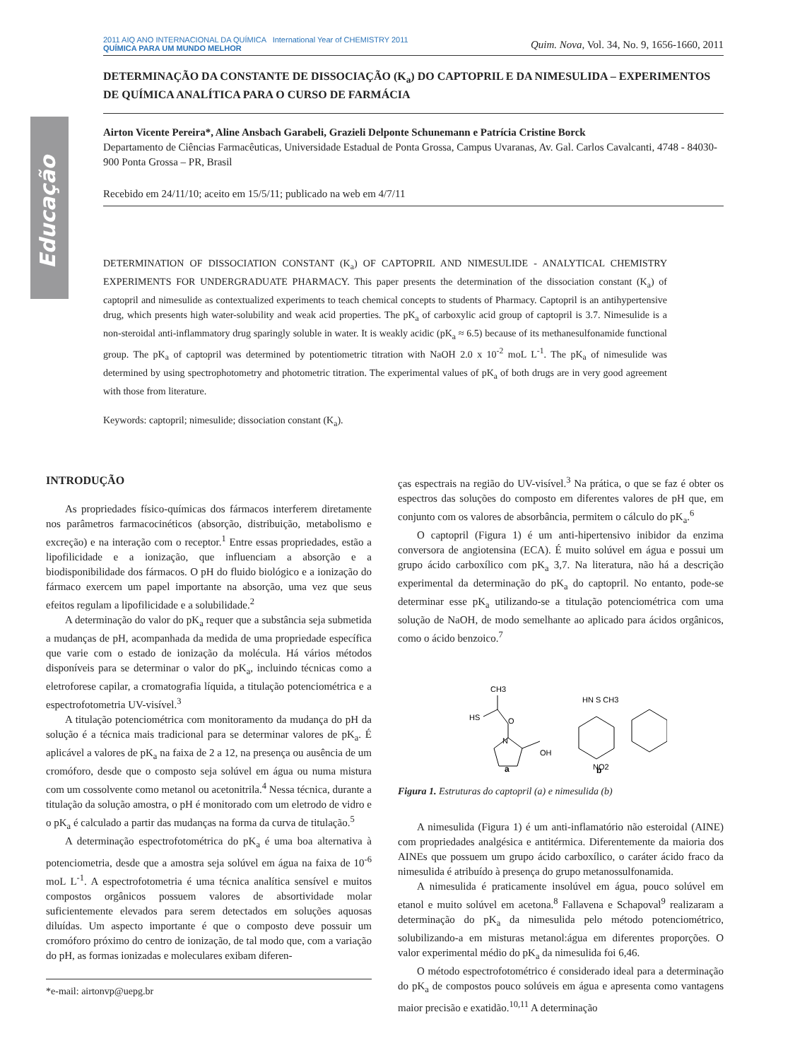Educação
2011 AIQ ANO INTERNACIONAL DA QUÍMICA International Year of CHEMISTRY 2011
QUÍMICA PARA UM MUNDO MELHOR
Quim. Nova, Vol. 34, No. 9, 1656-1660, 2011
DETERMINAÇÃO DA CONSTANTE DE DISSOCIAÇÃO (K<sub>a</sub>) DO CAPTOPRIL E DA NIMESULIDA – EXPERIMENTOS DE QUÍMICA ANALÍTICA PARA O CURSO DE FARMÁCIA
Airton Vicente Pereira*, Aline Ansbach Garabeli, Grazieli Delponte Schunemann e Patrícia Cristine Borck
Departamento de Ciências Farmacêuticas, Universidade Estadual de Ponta Grossa, Campus Uvaranas, Av. Gal. Carlos Cavalcanti, 4748 - 84030-900 Ponta Grossa – PR, Brasil
Recebido em 24/11/10; aceito em 15/5/11; publicado na web em 4/7/11
DETERMINATION OF DISSOCIATION CONSTANT (K<sub>a</sub>) OF CAPTOPRIL AND NIMESULIDE - ANALYTICAL CHEMISTRY EXPERIMENTS FOR UNDERGRADUATE PHARMACY. This paper presents the determination of the dissociation constant (K<sub>a</sub>) of captopril and nimesulide as contextualized experiments to teach chemical concepts to students of Pharmacy. Captopril is an antihypertensive drug, which presents high water-solubility and weak acid properties. The pK<sub>a</sub> of carboxylic acid group of captopril is 3.7. Nimesulide is a non-steroidal anti-inflammatory drug sparingly soluble in water. It is weakly acidic (pK<sub>a</sub> ≈ 6.5) because of its methanesulfonamide functional group. The pK<sub>a</sub> of captopril was determined by potentiometric titration with NaOH 2.0 x 10<sup>-2</sup> moL L<sup>-1</sup>. The pK<sub>a</sub> of nimesulide was determined by using spectrophotometry and photometric titration. The experimental values of pK<sub>a</sub> of both drugs are in very good agreement with those from literature.
Keywords: captopril; nimesulide; dissociation constant (K<sub>a</sub>).
INTRODUÇÃO
As propriedades físico-químicas dos fármacos interferem diretamente nos parâmetros farmacocinéticos (absorção, distribuição, metabolismo e excreção) e na interação com o receptor.<sup>1</sup> Entre essas propriedades, estão a lipofilicidade e a ionização, que influenciam a absorção e a biodisponibilidade dos fármacos. O pH do fluido biológico e a ionização do fármaco exercem um papel importante na absorção, uma vez que seus efeitos regulam a lipofilicidade e a solubilidade.<sup>2</sup>
A determinação do valor do pK<sub>a</sub> requer que a substância seja submetida a mudanças de pH, acompanhada da medida de uma propriedade específica que varie com o estado de ionização da molécula. Há vários métodos disponíveis para se determinar o valor do pK<sub>a</sub>, incluindo técnicas como a eletroforese capilar, a cromatografia líquida, a titulação potenciométrica e a espectrofotometria UV-visível.<sup>3</sup>
A titulação potenciométrica com monitoramento da mudança do pH da solução é a técnica mais tradicional para se determinar valores de pK<sub>a</sub>. É aplicável a valores de pK<sub>a</sub> na faixa de 2 a 12, na presença ou ausência de um cromóforo, desde que o composto seja solúvel em água ou numa mistura com um cossolvente como metanol ou acetonitrila.<sup>4</sup> Nessa técnica, durante a titulação da solução amostra, o pH é monitorado com um eletrodo de vidro e o pK<sub>a</sub> é calculado a partir das mudanças na forma da curva de titulação.<sup>5</sup>
A determinação espectrofotométrica do pK<sub>a</sub> é uma boa alternativa à potenciometria, desde que a amostra seja solúvel em água na faixa de 10<sup>-6</sup> moL L<sup>-1</sup>. A espectrofotometria é uma técnica analítica sensível e muitos compostos orgânicos possuem valores de absortividade molar suficientemente elevados para serem detectados em soluções aquosas diluídas. Um aspecto importante é que o composto deve possuir um cromóforo próximo do centro de ionização, de tal modo que, com a variação do pH, as formas ionizadas e moleculares exibam diferen-
*e-mail: airtonvp@uepg.br
ças espectrais na região do UV-visível.<sup>3</sup> Na prática, o que se faz é obter os espectros das soluções do composto em diferentes valores de pH que, em conjunto com os valores de absorbância, permitem o cálculo do pK<sub>a</sub>.<sup>6</sup>
O captopril (Figura 1) é um anti-hipertensivo inibidor da enzima conversora de angiotensina (ECA). É muito solúvel em água e possui um grupo ácido carboxílico com pK<sub>a</sub> 3,7. Na literatura, não há a descrição experimental da determinação do pK<sub>a</sub> do captopril. No entanto, pode-se determinar esse pK<sub>a</sub> utilizando-se a titulação potenciométrica com uma solução de NaOH, de modo semelhante ao aplicado para ácidos orgânicos, como o ácido benzoico.<sup>7</sup>
HS
CH3
O
N
OH
HN S CH3
NO2
a
b
Figura 1. Estruturas do captopril (a) e nimesulida (b)
A nimesulida (Figura 1) é um anti-inflamatório não esteroidal (AINE) com propriedades analgésica e antitérmica. Diferentemente da maioria dos AINEs que possuem um grupo ácido carboxílico, o caráter ácido fraco da nimesulida é atribuído à presença do grupo metanossulfonamida.
A nimesulida é praticamente insolúvel em água, pouco solúvel em etanol e muito solúvel em acetona.<sup>8</sup> Fallavena e Schapoval<sup>9</sup> realizaram a determinação do pK<sub>a</sub> da nimesulida pelo método potenciométrico, solubilizando-a em misturas metanol:água em diferentes proporções. O valor experimental médio do pK<sub>a</sub> da nimesulida foi 6,46.
O método espectrofotométrico é considerado ideal para a determinação do pK<sub>a</sub> de compostos pouco solúveis em água e apresenta como vantagens maior precisão e exatidão.<sup>10,11</sup> A determinação